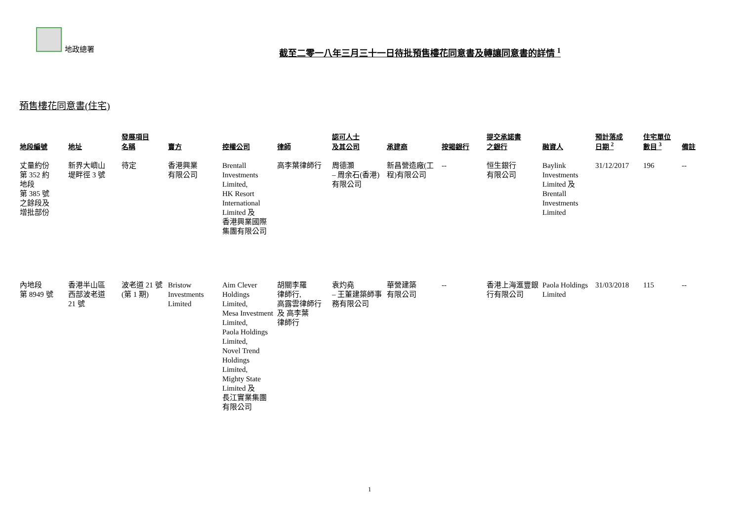地政總署
截至二零一八年三月三十一日待批預售樓花同意書及轉讓同意書的詳情 <sup>1</sup>
預售樓花同意書(住宅)
| 地段編號 | 地址 | 發展項目 名稱 | 賣方 | 控權公司 | 律師 | 認可人士 及其公司 | 承建商 | 按揭銀行 | 提交承諾書 之銀行 | 融資人 | 預計落成 日期 <sup>2</sup> | 住宅單位 數目 <sup>3</sup> | 備註 |
| --- | --- | --- | --- | --- | --- | --- | --- | --- | --- | --- | --- | --- | --- |
| 丈量約份 第 352 約 地段 第 385 號 之餘段及 增批部份 | 新界大嶼山 堤畔徑 3 號 | 待定 | 香港興業 有限公司 | Brentall Investments Limited, HK Resort International Limited 及 香港興業國際集團有限公司 | 高李葉律師行 | 周德灝 – 周余石(香港)有限公司 | 新昌營造廠(工程)有限公司 | -- | 恒生銀行 有限公司 | Baylink Investments Limited 及 Brentall Investments Limited | 31/12/2017 | 196 | -- |
| 內地段 第 8949 號 | 香港半山區 西部波老道 21 號 | 波老道 21 號 (第 1 期) | Bristow Investments Limited | Aim Clever Holdings Limited, Mesa Investment Limited, Paola Holdings Limited, Novel Trend Holdings Limited, Mighty State Limited 及 長江實業集團有限公司 | 胡關李羅 律師行, 高露雲律師行 及 高李葉 律師行 | 袁灼堯 – 王董建築師事務有限公司 | 華營建築 有限公司 | -- | 香港上海滙豐銀行有限公司 | Paola Holdings Limited | 31/03/2018 | 115 | -- |
1